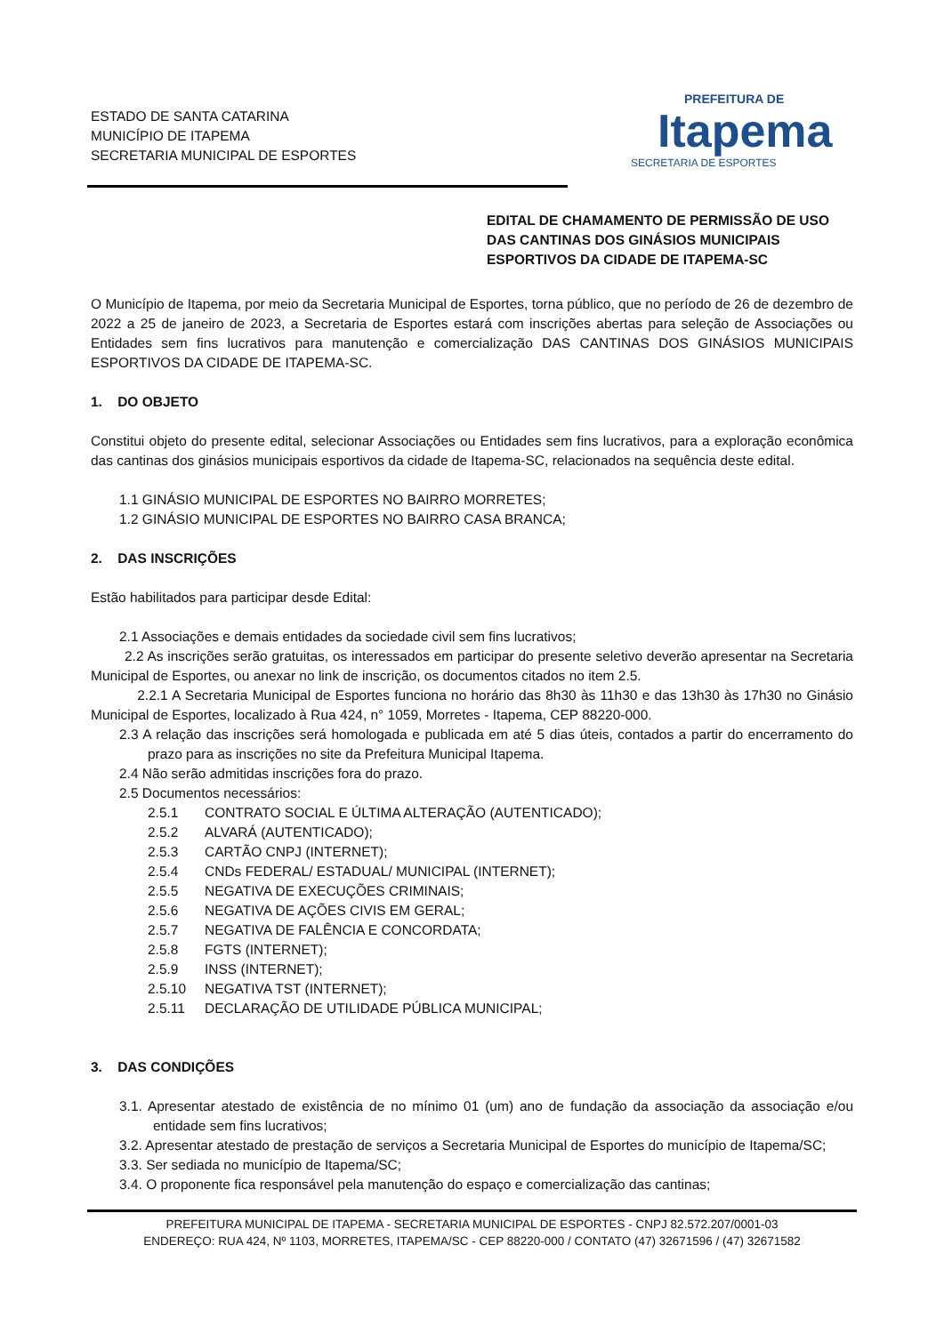ESTADO DE SANTA CATARINA
MUNICÍPIO DE ITAPEMA
SECRETARIA MUNICIPAL DE ESPORTES
PREFEITURA DE
Itapema
SECRETARIA DE ESPORTES
EDITAL DE CHAMAMENTO DE PERMISSÃO DE USO DAS CANTINAS DOS GINÁSIOS MUNICIPAIS ESPORTIVOS DA CIDADE DE ITAPEMA-SC
O Município de Itapema, por meio da Secretaria Municipal de Esportes, torna público, que no período de 26 de dezembro de 2022 a 25 de janeiro de 2023, a Secretaria de Esportes estará com inscrições abertas para seleção de Associações ou Entidades sem fins lucrativos para manutenção e comercialização DAS CANTINAS DOS GINÁSIOS MUNICIPAIS ESPORTIVOS DA CIDADE DE ITAPEMA-SC.
1. DO OBJETO
Constitui objeto do presente edital, selecionar Associações ou Entidades sem fins lucrativos, para a exploração econômica das cantinas dos ginásios municipais esportivos da cidade de Itapema-SC, relacionados na sequência deste edital.
1.1 GINÁSIO MUNICIPAL DE ESPORTES NO BAIRRO MORRETES;
1.2 GINÁSIO MUNICIPAL DE ESPORTES NO BAIRRO CASA BRANCA;
2. DAS INSCRIÇÕES
Estão habilitados para participar desde Edital:
2.1 Associações e demais entidades da sociedade civil sem fins lucrativos;
2.2 As inscrições serão gratuitas, os interessados em participar do presente seletivo deverão apresentar na Secretaria Municipal de Esportes, ou anexar no link de inscrição, os documentos citados no item 2.5.
2.2.1 A Secretaria Municipal de Esportes funciona no horário das 8h30 às 11h30 e das 13h30 às 17h30 no Ginásio Municipal de Esportes, localizado à Rua 424, n° 1059, Morretes - Itapema, CEP 88220-000.
2.3 A relação das inscrições será homologada e publicada em até 5 dias úteis, contados a partir do encerramento do prazo para as inscrições no site da Prefeitura Municipal Itapema.
2.4 Não serão admitidas inscrições fora do prazo.
2.5 Documentos necessários:
2.5.1 CONTRATO SOCIAL E ÚLTIMA ALTERAÇÃO (AUTENTICADO);
2.5.2 ALVARÁ (AUTENTICADO);
2.5.3 CARTÃO CNPJ (INTERNET);
2.5.4 CNDs FEDERAL/ ESTADUAL/ MUNICIPAL (INTERNET);
2.5.5 NEGATIVA DE EXECUÇÕES CRIMINAIS;
2.5.6 NEGATIVA DE AÇÕES CIVIS EM GERAL;
2.5.7 NEGATIVA DE FALÊNCIA E CONCORDATA;
2.5.8 FGTS (INTERNET);
2.5.9 INSS (INTERNET);
2.5.10 NEGATIVA TST (INTERNET);
2.5.11 DECLARAÇÃO DE UTILIDADE PÚBLICA MUNICIPAL;
3. DAS CONDIÇÕES
3.1. Apresentar atestado de existência de no mínimo 01 (um) ano de fundação da associação da associação e/ou entidade sem fins lucrativos;
3.2. Apresentar atestado de prestação de serviços a Secretaria Municipal de Esportes do município de Itapema/SC;
3.3. Ser sediada no município de Itapema/SC;
3.4. O proponente fica responsável pela manutenção do espaço e comercialização das cantinas;
PREFEITURA MUNICIPAL DE ITAPEMA - SECRETARIA MUNICIPAL DE ESPORTES - CNPJ 82.572.207/0001-03
ENDEREÇO: RUA 424, Nº 1103, MORRETES, ITAPEMA/SC - CEP 88220-000 / CONTATO (47) 32671596 / (47) 32671582